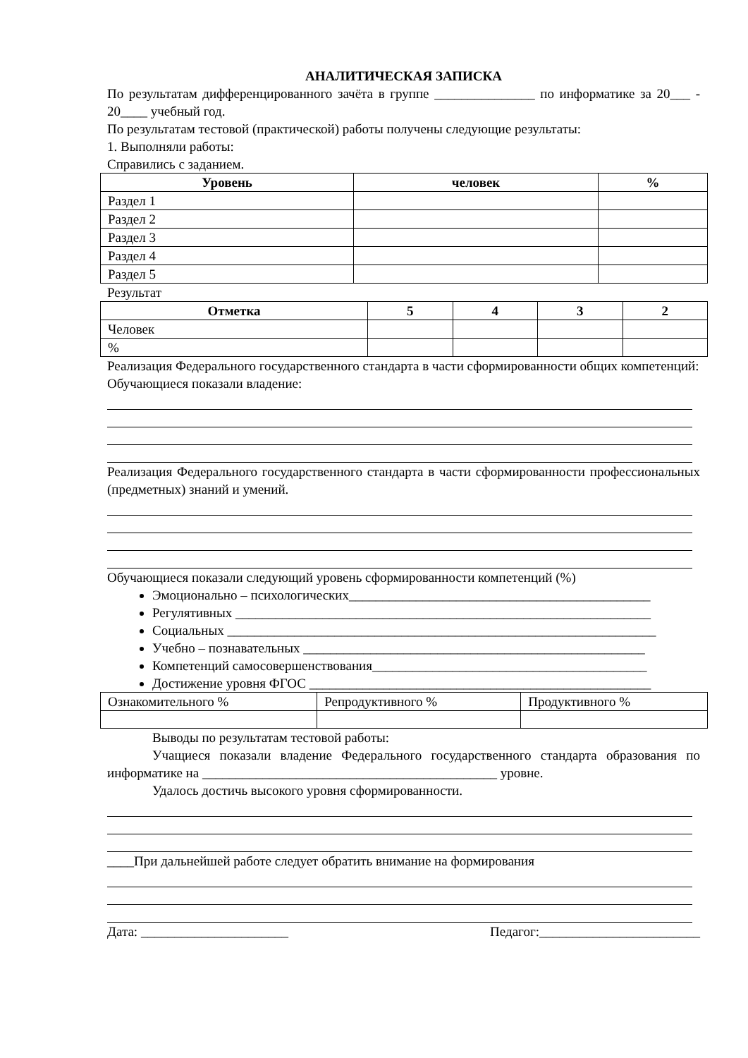АНАЛИТИЧЕСКАЯ ЗАПИСКА
По результатам дифференцированного зачёта в группе _______________ по информатике за 20___ - 20____ учебный год.
По результатам тестовой (практической) работы получены следующие результаты:
1. Выполняли работы:
Справились с заданием.
| Уровень | человек | % |
| --- | --- | --- |
| Раздел 1 | | |
| Раздел 2 | | |
| Раздел 3 | | |
| Раздел 4 | | |
| Раздел 5 | | |
Результат
| Отметка | 5 | 4 | 3 | 2 |
| --- | --- | --- | --- | --- |
| Человек | | | | |
| % | | | | |
Реализация Федерального государственного стандарта в части сформированности общих компетенций:
Обучающиеся показали владение:
Реализация Федерального государственного стандарта в части сформированности профессиональных (предметных) знаний и умений.
Обучающиеся показали следующий уровень сформированности компетенций (%)
Эмоционально – психологических_____________________________________________
Регулятивных ______________________________________________________________
Социальных ________________________________________________________________
Учебно – познавательных ___________________________________________________
Компетенций самосовершенствования_________________________________________
Достижение уровня ФГОС ___________________________________________________
| Ознакомительного % | Репродуктивного % | Продуктивного % |
Выводы по результатам тестовой работы:
Учащиеся показали владение Федерального государственного стандарта образования по информатике на ____________________________________________ уровне.
Удалось достичь высокого уровня сформированности.
____При дальнейшей работе следует обратить внимание на формирования
Дата: ______________________ Педагог:________________________